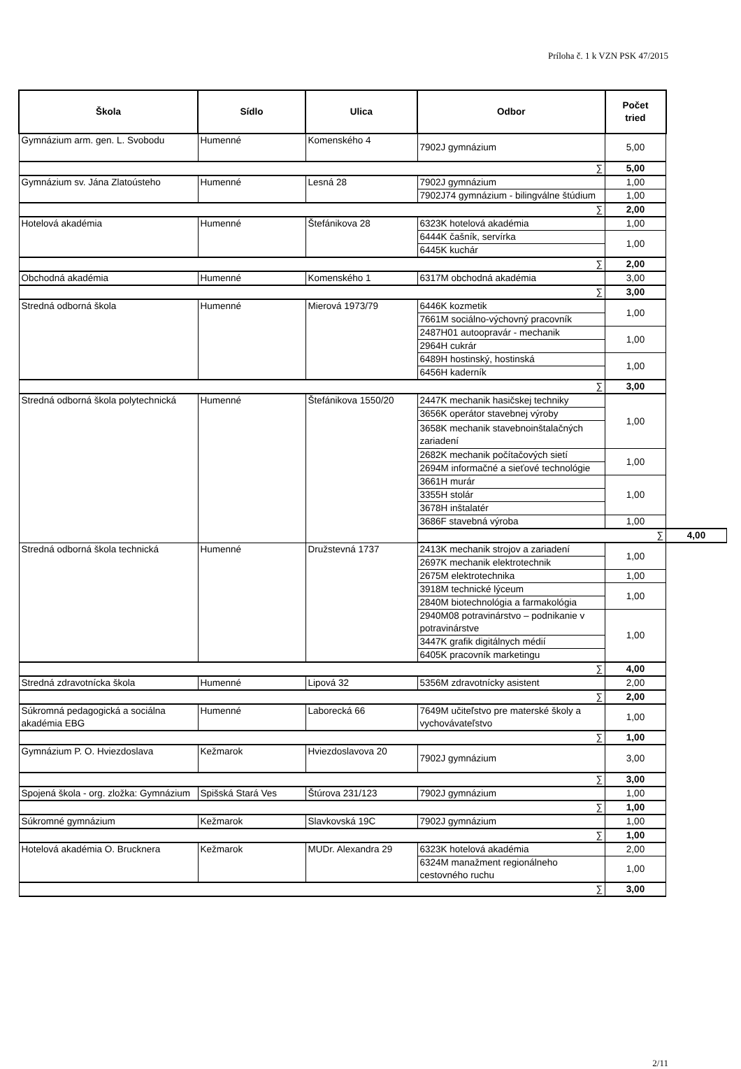Príloha č. 1 k VZN PSK 47/2015
| Škola | Sídlo | Ulica | Odbor | Počet tried | |
| --- | --- | --- | --- | --- | --- |
| Gymnázium arm. gen. L. Svobodu | Humenné | Komenského 4 | 7902J gymnázium | 5,00 | |
| ∑ | | | | 5,00 | |
| Gymnázium sv. Jána Zlatoústeho | Humenné | Lesná 28 | 7902J gymnázium | 1,00 | |
| | | | 7902J74 gymnázium - bilingválne štúdium | 1,00 | |
| ∑ | | | | 2,00 | |
| Hotelová akadémia | Humenné | Štefánikova 28 | 6323K hotelová akadémia | 1,00 | |
| | | | 6444K čašník, servírka | 1,00 | |
| | | | 6445K kuchár | | |
| ∑ | | | | 2,00 | |
| Obchodná akadémia | Humenné | Komenského 1 | 6317M obchodná akadémia | 3,00 | |
| ∑ | | | | 3,00 | |
| Stredná odborná škola | Humenné | Mierová 1973/79 | 6446K kozmetik | 1,00 | |
| | | | 7661M sociálno-výchovný pracovník | | |
| | | | 2487H01 autoopravár - mechanik | 1,00 | |
| | | | 2964H cukrár | | |
| | | | 6489H hostinský, hostinská | 1,00 | |
| | | | 6456H kaderník | | |
| ∑ | | | | 3,00 | |
| Stredná odborná škola polytechnická | Humenné | Štefánikova 1550/20 | 2447K mechanik hasičskej techniky | 1,00 | |
| | | | 3656K operátor stavebnej výroby | | |
| | | | 3658K mechanik stavebnoinštalačných zariadení | | |
| | | | 2682K mechanik počítačových sietí | 1,00 | |
| | | | 2694M informačné a sieťové technológie | | |
| | | | 3661H murár | 1,00 | |
| | | | 3355H stolár | | |
| | | | 3678H inštalatér | | |
| | | | 3686F stavebná výroba | 1,00 | |
| | | | ∑ | | 4,00 |
| Stredná odborná škola technická | Humenné | Družstevná 1737 | 2413K mechanik strojov a zariadení | 1,00 | |
| | | | 2697K mechanik elektrotechnik | | |
| | | | 2675M elektrotechnika | 1,00 | |
| | | | 3918M technické lýceum | 1,00 | |
| | | | 2840M biotechnológia a farmakológia | | |
| | | | 2940M08 potravinárstvo – podnikanie v potravinárstve | 1,00 | |
| | | | 3447K grafik digitálnych médií | | |
| | | | 6405K pracovník marketingu | | |
| ∑ | | | | 4,00 | |
| Stredná zdravotnícka škola | Humenné | Lipová 32 | 5356M zdravotnícky asistent | 2,00 | |
| ∑ | | | | 2,00 | |
| Súkromná pedagogická a sociálna akadémia EBG | Humenné | Laborecká 66 | 7649M učiteľstvo pre materské školy a vychovávateľstvo | 1,00 | |
| ∑ | | | | 1,00 | |
| Gymnázium P. O. Hviezdoslava | Kežmarok | Hviezdoslavova 20 | 7902J gymnázium | 3,00 | |
| ∑ | | | | 3,00 | |
| Spojená škola - org. zložka: Gymnázium | Spišská Stará Ves | Štúrova 231/123 | 7902J gymnázium | 1,00 | |
| ∑ | | | | 1,00 | |
| Súkromné gymnázium | Kežmarok | Slavkovská 19C | 7902J gymnázium | 1,00 | |
| ∑ | | | | 1,00 | |
| Hotelová akadémia O. Brucknera | Kežmarok | MUDr. Alexandra 29 | 6323K hotelová akadémia | 2,00 | |
| | | | 6324M manažment regionálneho cestovného ruchu | 1,00 | |
| ∑ | | | | 3,00 | |
2/11